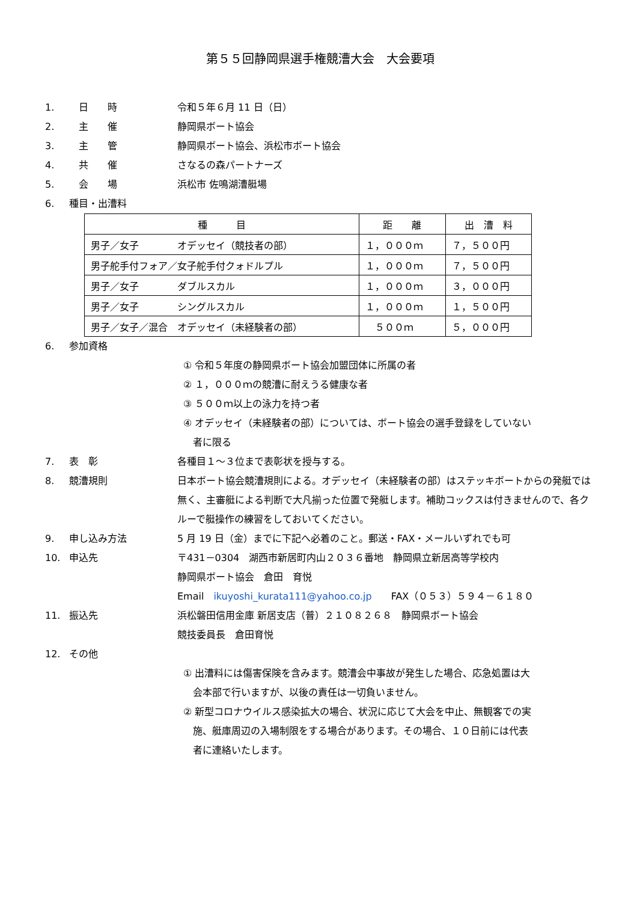第５５回静岡県選手権競漕大会　大会要項
1.　日　　時 令和５年６月 11 日（日）
2.　主　　催 静岡県ボート協会
3.　主　　管 静岡県ボート協会、浜松市ボート協会
4.　共　　催 さなるの森パートナーズ
5.　会　　場 浜松市 佐鳴湖漕艇場
6. 種目・出漕料
| 種 目 | 距 離 | 出 漕 料 |
| --- | --- | --- |
| 男子／女子 オデッセイ（競技者の部） | １，０００ｍ | ７，５００円 |
| 男子舵手付フォア／女子舵手付クォドルプル | １，０００ｍ | ７，５００円 |
| 男子／女子 ダブルスカル | １，０００ｍ | ３，０００円 |
| 男子／女子 シングルスカル | １，０００ｍ | １，５００円 |
| 男子／女子／混合 オデッセイ（未経験者の部） | ５００ｍ | ５，０００円 |
6. 参加資格
① 令和５年度の静岡県ボート協会加盟団体に所属の者
② １，０００ｍの競漕に耐えうる健康な者
③ ５００ｍ以上の泳力を持つ者
④ オデッセイ（未経験者の部）については、ボート協会の選手登録をしていない
　者に限る
7. 表　彰 各種目１～３位まで表彰状を授与する。
8. 競漕規則 日本ボート協会競漕規則による。オデッセイ（未経験者の部）はステッキボートからの発艇では無く、主審艇による判断で大凡揃った位置で発艇します。補助コックスは付きませんので、各クルーで艇操作の練習をしておいてください。
9. 申し込み方法 5 月 19 日（金）までに下記へ必着のこと。郵送・FAX・メールいずれでも可
10. 申込先 〒431－0304　湖西市新居町内山２０３６番地　静岡県立新居高等学校内
静岡県ボート協会　倉田　育悦
Email　ikuyoshi_kurata111@yahoo.co.jp　　FAX（０５３）５９４－６１８０
11. 振込先 浜松磐田信用金庫 新居支店（普）２１０８２６８　静岡県ボート協会
競技委員長　倉田育悦
12. その他
① 出漕料には傷害保険を含みます。競漕会中事故が発生した場合、応急処置は大
　会本部で行いますが、以後の責任は一切負いません。
② 新型コロナウイルス感染拡大の場合、状況に応じて大会を中止、無観客での実
　施、艇庫周辺の入場制限をする場合があります。その場合、１０日前には代表
　者に連絡いたします。